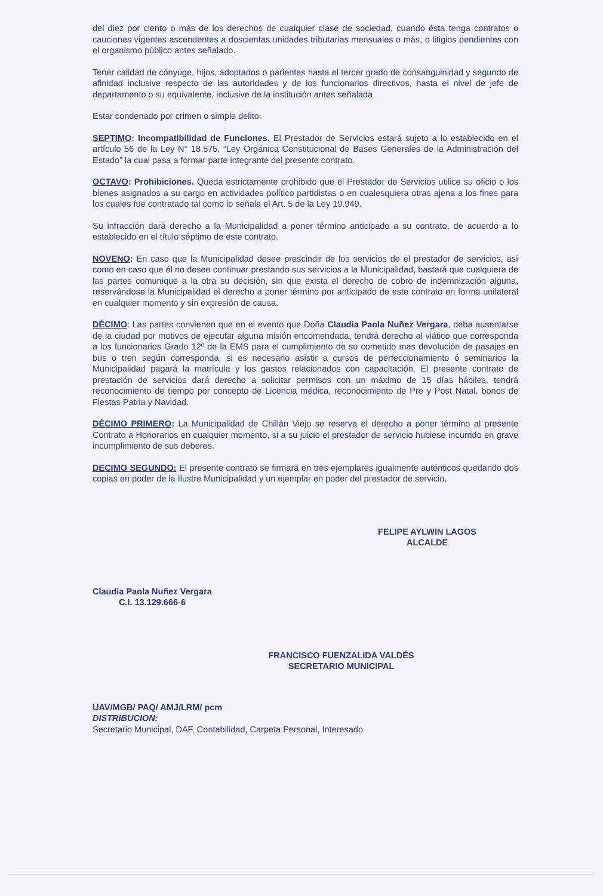del diez por ciento o más de los derechos de cualquier clase de sociedad, cuando ésta tenga contratos o cauciones vigentes ascendentes a doscientas unidades tributarias mensuales o más, o litigios pendientes con el organismo público antes señalado.
Tener calidad de cónyuge, hijos, adoptados o parientes hasta el tercer grado de consanguinidad y segundo de afinidad inclusive respecto de las autoridades y de los funcionarios directivos, hasta el nivel de jefe de departamento o su equivalente, inclusive de la institución antes señalada.
Estar condenado por crimen o simple delito.
SEPTIMO: Incompatibilidad de Funciones. El Prestador de Servicios estará sujeto a lo establecido en el artículo 56 de la Ley N° 18.575, “Ley Orgánica Constitucional de Bases Generales de la Administración del Estado” la cual pasa a formar parte integrante del presente contrato.
OCTAVO: Prohibiciones. Queda estrictamente prohibido que el Prestador de Servicios utilice su oficio o los bienes asignados a su cargo en actividades político partidistas o en cualesquiera otras ajena a los fines para los cuales fue contratado tal como lo señala el Art. 5 de la Ley 19.949.
Su infracción dará derecho a la Municipalidad a poner término anticipado a su contrato, de acuerdo a lo establecido en el título séptimo de este contrato.
NOVENO: En caso que la Municipalidad desee prescindir de los servicios de el prestador de servicios, así como en caso que él no desee continuar prestando sus servicios a la Municipalidad, bastará que cualquiera de las partes comunique a la otra su decisión, sin que exista el derecho de cobro de indemnización alguna, reservándose la Municipalidad el derecho a poner término por anticipado de este contrato en forma unilateral en cualquier momento y sin expresión de causa.
DÉCIMO: Las partes convienen que en el evento que Doña Claudia Paola Nuñez Vergara, deba ausentarse de la ciudad por motivos de ejecutar alguna misión encomendada, tendrá derecho al viático que corresponda a los funcionarios Grado 12º de la EMS para el cumplimiento de su cometido mas devolución de pasajes en bus o tren según corresponda, si es necesario asistir a cursos de perfeccionamiento ó seminarios la Municipalidad pagará la matrícula y los gastos relacionados con capacitación. El presente contrato de prestación de servicios dará derecho a solicitar permisos con un máximo de 15 días hábiles, tendrá reconocimiento de tiempo por concepto de Licencia médica, reconocimiento de Pre y Post Natal, bonos de Fiestas Patria y Navidad.
DÉCIMO PRIMERO: La Municipalidad de Chillán Viejo se reserva el derecho a poner término al presente Contrato a Honorarios en cualquier momento, si a su juicio el prestador de servicio hubiese incurrido en grave incumplimiento de sus deberes.
DECIMO SEGUNDO: El presente contrato se firmará en tres ejemplares igualmente auténticos quedando dos copias en poder de la Ilustre Municipalidad y un ejemplar en poder del prestador de servicio.
Claudia Paola Nuñez Vergara
C.I. 13.129.666-6
FELIPE AYLWIN LAGOS
ALCALDE
FRANCISCO FUENZALIDA VALDÉS
SECRETARIO MUNICIPAL
UAV/MGB/ PAQ/ AMJ/LRM/ pcm
DISTRIBUCION:
Secretario Municipal, DAF, Contabilidad, Carpeta Personal, Interesado